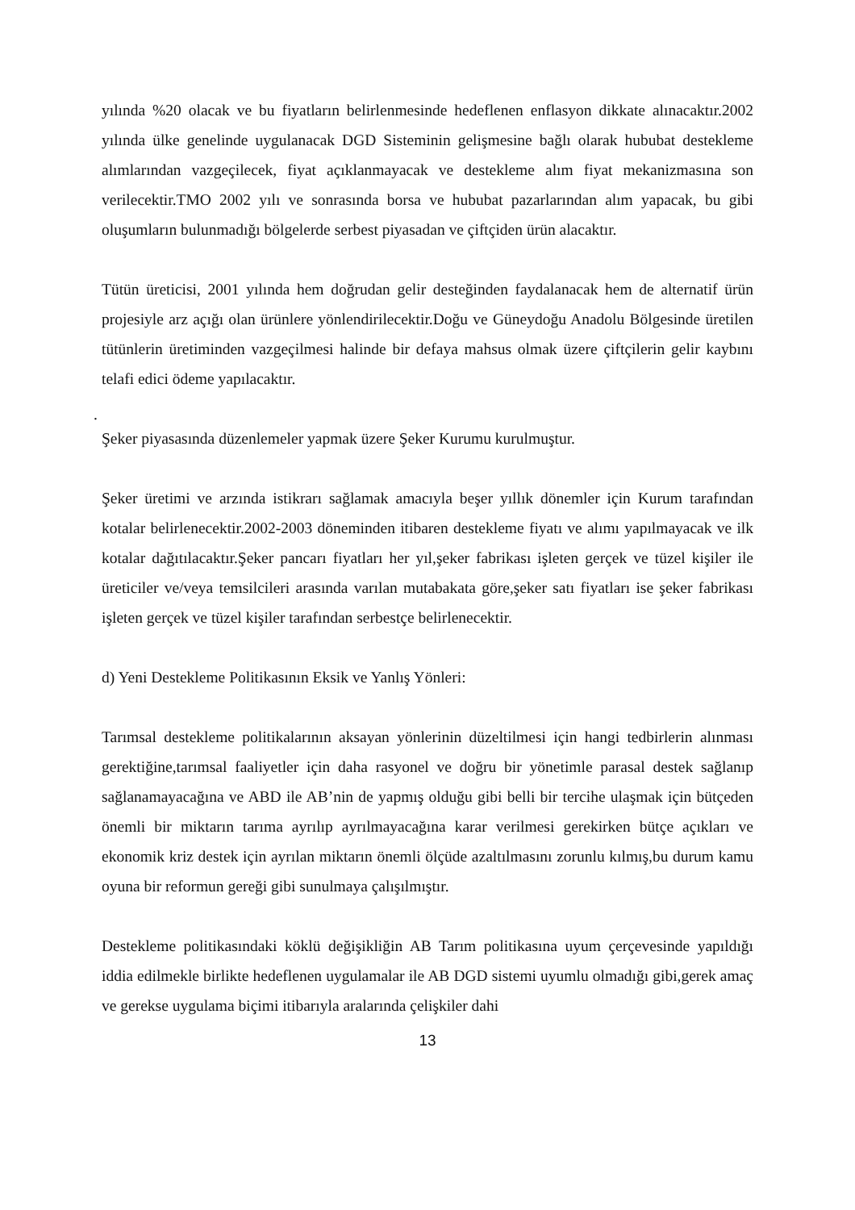yılında %20 olacak ve bu fiyatların belirlenmesinde hedeflenen enflasyon dikkate alınacaktır.2002 yılında ülke genelinde uygulanacak DGD Sisteminin gelişmesine bağlı olarak hububat destekleme alımlarından vazgeçilecek, fiyat açıklanmayacak ve destekleme alım fiyat mekanizmasına son verilecektir.TMO 2002 yılı ve sonrasında borsa ve hububat pazarlarından alım yapacak, bu gibi oluşumların bulunmadığı bölgelerde serbest piyasadan ve çiftçiden ürün alacaktır.
Tütün üreticisi, 2001 yılında hem doğrudan gelir desteğinden faydalanacak hem de alternatif ürün projesiyle arz açığı olan ürünlere yönlendirilecektir.Doğu ve Güneydoğu Anadolu Bölgesinde üretilen tütünlerin üretiminden vazgeçilmesi halinde bir defaya mahsus olmak üzere çiftçilerin gelir kaybını telafi edici ödeme yapılacaktır.
.
Şeker piyasasında düzenlemeler yapmak üzere Şeker Kurumu kurulmuştur.
Şeker üretimi ve arzında istikrarı sağlamak amacıyla beşer yıllık dönemler için Kurum tarafından kotalar belirlenecektir.2002-2003 döneminden itibaren destekleme fiyatı ve alımı yapılmayacak ve ilk kotalar dağıtılacaktır.Şeker pancarı fiyatları her yıl,şeker fabrikası işleten gerçek ve tüzel kişiler ile üreticiler ve/veya temsilcileri arasında varılan mutabakata göre,şeker satı fiyatları ise şeker fabrikası işleten gerçek ve tüzel kişiler tarafından serbestçe belirlenecektir.
d) Yeni Destekleme Politikasının Eksik ve Yanlış Yönleri:
Tarımsal destekleme politikalarının aksayan yönlerinin düzeltilmesi için hangi tedbirlerin alınması gerektiğine,tarımsal faaliyetler için daha rasyonel ve doğru bir yönetimle parasal destek sağlanıp sağlanamayacağına ve ABD ile AB’nin de yapmış olduğu gibi belli bir tercihe ulaşmak için bütçeden önemli bir miktarın tarıma ayrılıp ayrılmayacağına karar verilmesi gerekirken bütçe açıkları ve ekonomik kriz destek için ayrılan miktarın önemli ölçüde azaltılmasını zorunlu kılmış,bu durum kamu oyuna bir reformun gereği gibi sunulmaya çalışılmıştır.
Destekleme politikasındaki köklü değişikliğin AB Tarım politikasına uyum çerçevesinde yapıldığı iddia edilmekle birlikte hedeflenen uygulamalar ile AB DGD sistemi uyumlu olmadığı gibi,gerek amaç ve gerekse uygulama biçimi itibarıyla aralarında çelişkiler dahi
13